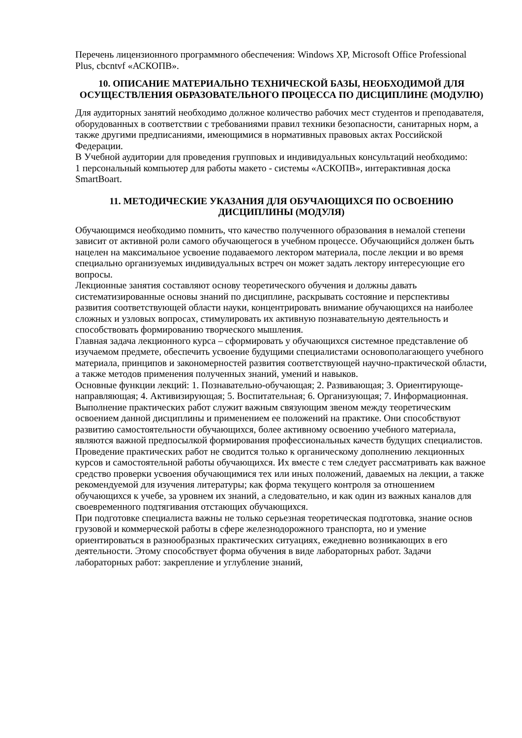Перечень лицензионного программного обеспечения: Windows XP, Microsoft Office Professional Plus, cbcntvf «АСКОПВ».
10. ОПИСАНИЕ МАТЕРИАЛЬНО ТЕХНИЧЕСКОЙ БАЗЫ, НЕОБХОДИМОЙ ДЛЯ ОСУЩЕСТВЛЕНИЯ ОБРАЗОВАТЕЛЬНОГО ПРОЦЕССА ПО ДИСЦИПЛИНЕ (МОДУЛЮ)
Для аудиторных занятий необходимо должное количество рабочих мест студентов и преподавателя, оборудованных в соответствии с требованиями правил техники безопасности, санитарных норм, а также другими предписаниями, имеющимися в нормативных правовых актах Российской Федерации.
В Учебной аудитории для проведения групповых и индивидуальных консультаций необходимо:
1 персональный компьютер для работы макето - системы «АСКОПВ», интерактивная доска SmartBoart.
11. МЕТОДИЧЕСКИЕ УКАЗАНИЯ ДЛЯ ОБУЧАЮЩИХСЯ ПО ОСВОЕНИЮ ДИСЦИПЛИНЫ (МОДУЛЯ)
Обучающимся необходимо помнить, что качество полученного образования в немалой степени зависит от активной роли самого обучающегося в учебном процессе. Обучающийся должен быть нацелен на максимальное усвоение подаваемого лектором материала, после лекции и во время специально организуемых индивидуальных встреч он может задать лектору интересующие его вопросы.
Лекционные занятия составляют основу теоретического обучения и должны давать систематизированные основы знаний по дисциплине, раскрывать состояние и перспективы развития соответствующей области науки, концентрировать внимание обучающихся на наиболее сложных и узловых вопросах, стимулировать их активную познавательную деятельность и способствовать формированию творческого мышления.
Главная задача лекционного курса – сформировать у обучающихся системное представление об изучаемом предмете, обеспечить усвоение будущими специалистами основополагающего учебного материала, принципов и закономерностей развития соответствующей научно-практической области, а также методов применения полученных знаний, умений и навыков.
Основные функции лекций: 1. Познавательно-обучающая; 2. Развивающая; 3. Ориентирующе-направляющая; 4. Активизирующая; 5. Воспитательная; 6. Организующая; 7. Информационная.
Выполнение практических работ служит важным связующим звеном между теоретическим освоением данной дисциплины и применением ее положений на практике. Они способствуют развитию самостоятельности обучающихся, более активному освоению учебного материала, являются важной предпосылкой формирования профессиональных качеств будущих специалистов.
Проведение практических работ не сводится только к органическому дополнению лекционных курсов и самостоятельной работы обучающихся. Их вместе с тем следует рассматривать как важное средство проверки усвоения обучающимися тех или иных положений, даваемых на лекции, а также рекомендуемой для изучения литературы; как форма текущего контроля за отношением обучающихся к учебе, за уровнем их знаний, а следовательно, и как один из важных каналов для своевременного подтягивания отстающих обучающихся.
При подготовке специалиста важны не только серьезная теоретическая подготовка, знание основ грузовой и коммерческой работы в сфере железнодорожного транспорта, но и умение ориентироваться в разнообразных практических ситуациях, ежедневно возникающих в его деятельности. Этому способствует форма обучения в виде лабораторных работ. Задачи лабораторных работ: закрепление и углубление знаний,